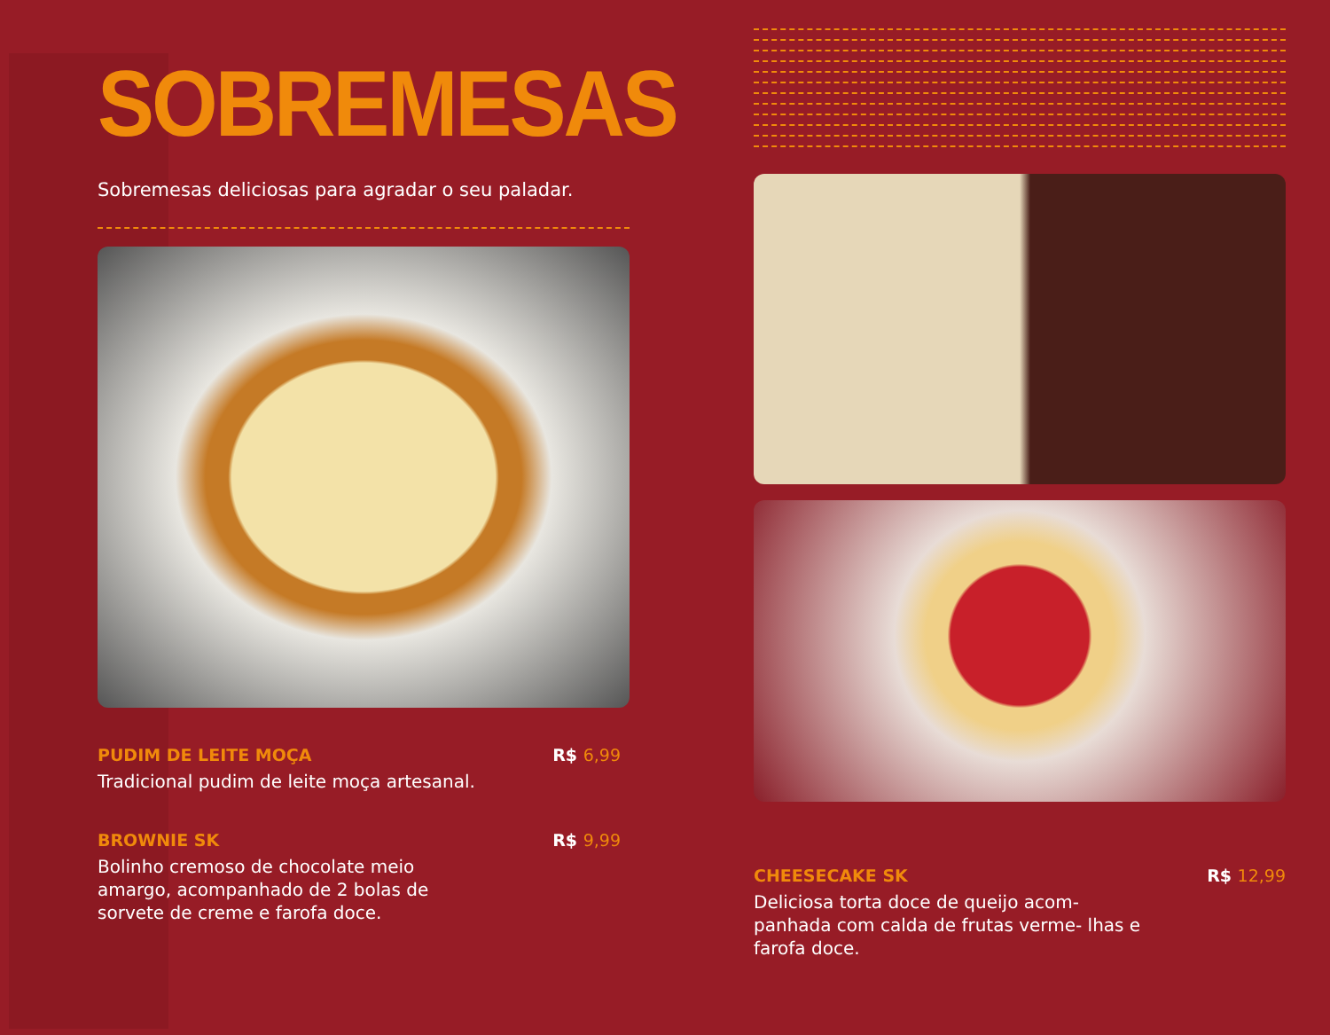SOBREMESAS
Sobremesas deliciosas para agradar o seu paladar.
PUDIM DE LEITE MOÇA R$ 6,99
Tradicional pudim de leite moça artesanal.
BROWNIE SK R$ 9,99
Bolinho cremoso de chocolate meio amargo, acompanhado de 2 bolas de sorvete de creme e farofa doce.
CHEESECAKE SK R$ 12,99
Deliciosa torta doce de queijo acom- panhada com calda de frutas verme- lhas e farofa doce.